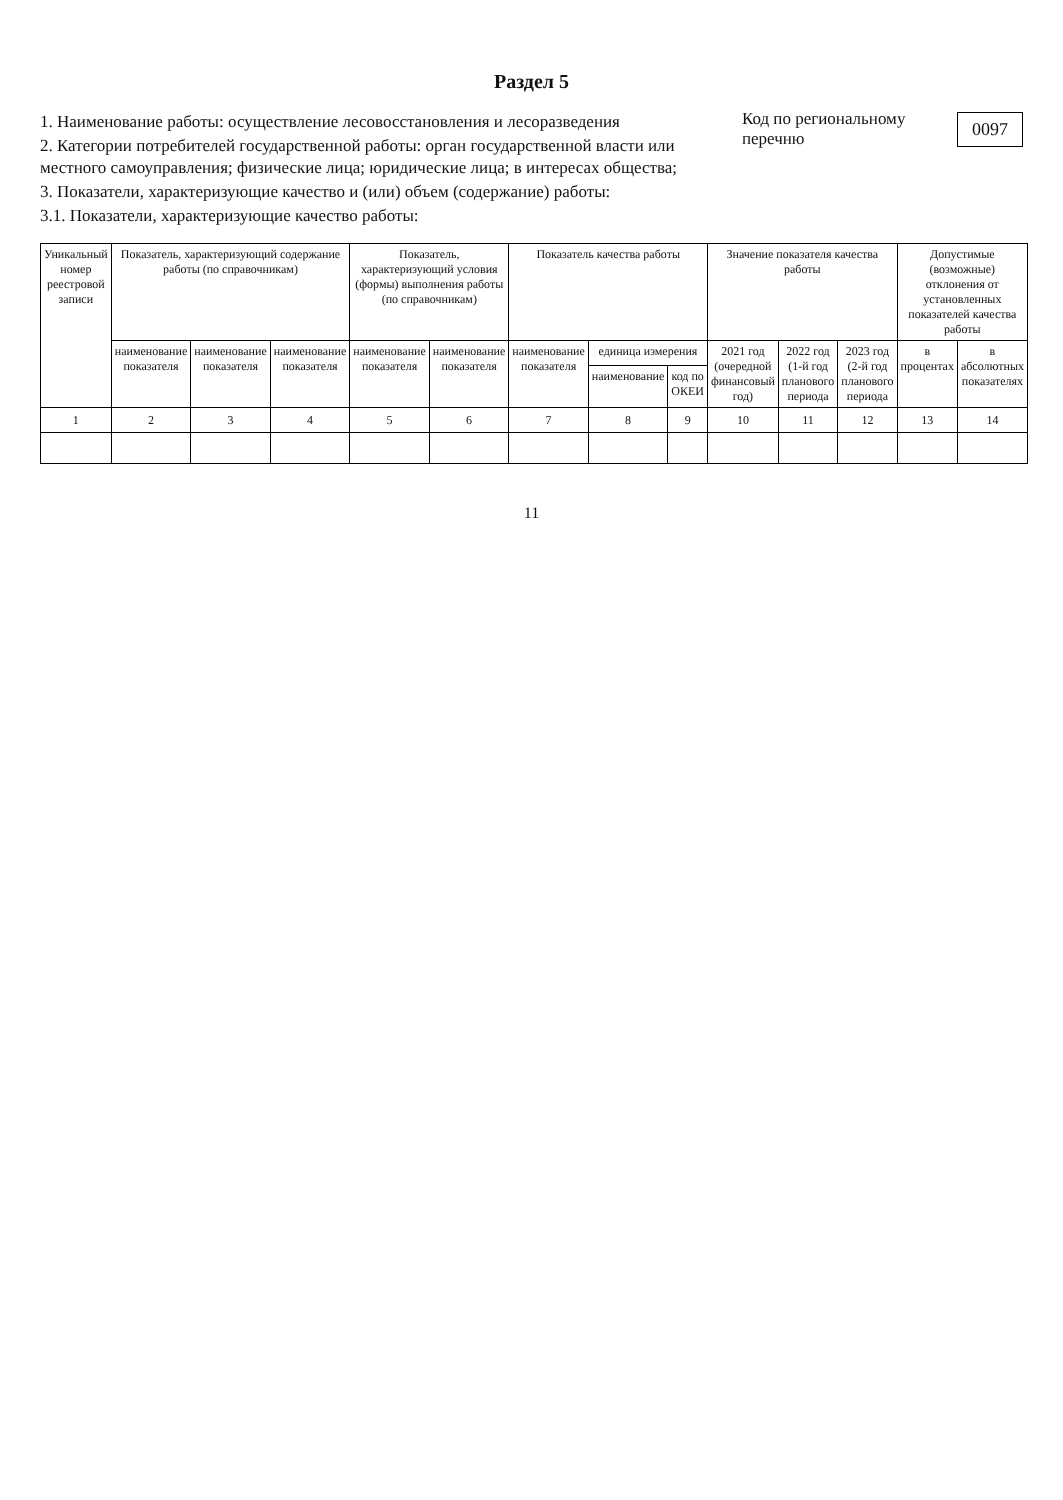Раздел 5
1. Наименование работы: осуществление лесовосстановления и лесоразведения
2. Категории потребителей государственной работы: орган государственной власти или местного самоуправления; физические лица; юридические лица; в интересах общества;
3. Показатели, характеризующие качество и (или) объем (содержание) работы:
3.1. Показатели, характеризующие качество работы:
Код по региональному перечню 0097
| Уникальный номер реестровой записи | Показатель, характеризующий содержание работы (по справочникам) | | | Показатель, характеризующий условия (формы) выполнения работы (по справочникам) | | Показатель качества работы | | | Значение показателя качества работы | | | Допустимые (возможные) отклонения от установленных показателей качества работы | |
| --- | --- | --- | --- | --- | --- | --- | --- | --- | --- | --- | --- | --- | --- |
| | наименование показателя | наименование показателя | наименование показателя | наименование показателя | наименование показателя | наименование показателя | единица измерения | | 2021 год (очередной финансовый год) | 2022 год (1-й год планового периода | 2023 год (2-й год планового периода | в процентах | в абсолютных показателях |
| | | | | | | | наименование | код по ОКЕИ | | | | | |
| 1 | 2 | 3 | 4 | 5 | 6 | 7 | 8 | 9 | 10 | 11 | 12 | 13 | 14 |
11